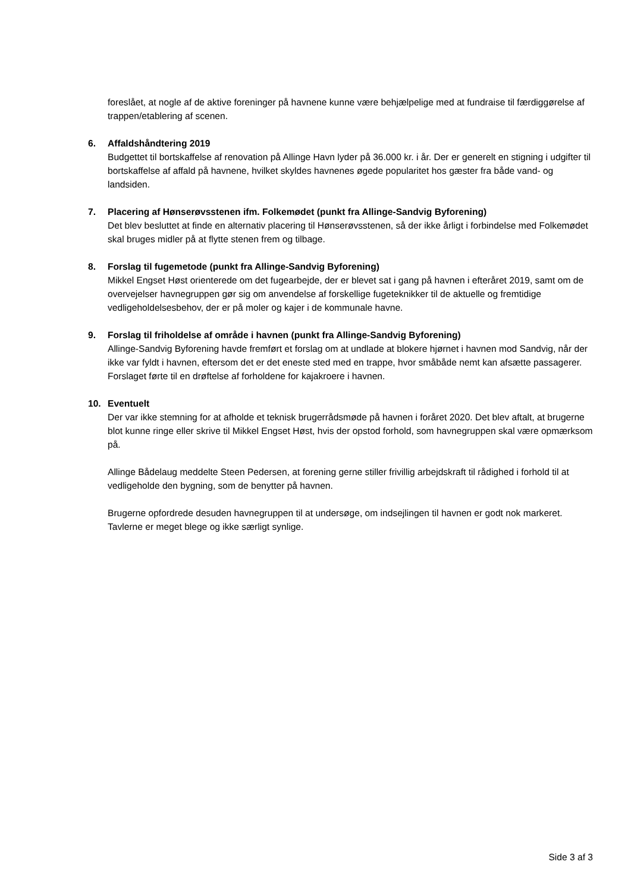foreslået, at nogle af de aktive foreninger på havnene kunne være behjælpelige med at fundraise til færdiggørelse af trappen/etablering af scenen.
6. Affaldshåndtering 2019
Budgettet til bortskaffelse af renovation på Allinge Havn lyder på 36.000 kr. i år. Der er generelt en stigning i udgifter til bortskaffelse af affald på havnene, hvilket skyldes havnenes øgede popularitet hos gæster fra både vand- og landsiden.
7. Placering af Hønserøvsstenen ifm. Folkemødet (punkt fra Allinge-Sandvig Byforening)
Det blev besluttet at finde en alternativ placering til Hønserøvsstenen, så der ikke årligt i forbindelse med Folkemødet skal bruges midler på at flytte stenen frem og tilbage.
8. Forslag til fugemetode (punkt fra Allinge-Sandvig Byforening)
Mikkel Engset Høst orienterede om det fugearbejde, der er blevet sat i gang på havnen i efteråret 2019, samt om de overvejelser havnegruppen gør sig om anvendelse af forskellige fugeteknikker til de aktuelle og fremtidige vedligeholdelsesbehov, der er på moler og kajer i de kommunale havne.
9. Forslag til friholdelse af område i havnen (punkt fra Allinge-Sandvig Byforening)
Allinge-Sandvig Byforening havde fremført et forslag om at undlade at blokere hjørnet i havnen mod Sandvig, når der ikke var fyldt i havnen, eftersom det er det eneste sted med en trappe, hvor småbåde nemt kan afsætte passagerer. Forslaget førte til en drøftelse af forholdene for kajakroere i havnen.
10. Eventuelt
Der var ikke stemning for at afholde et teknisk brugerrådsmøde på havnen i foråret 2020. Det blev aftalt, at brugerne blot kunne ringe eller skrive til Mikkel Engset Høst, hvis der opstod forhold, som havnegruppen skal være opmærksom på.
Allinge Bådelaug meddelte Steen Pedersen, at forening gerne stiller frivillig arbejdskraft til rådighed i forhold til at vedligeholde den bygning, som de benytter på havnen.
Brugerne opfordrede desuden havnegruppen til at undersøge, om indsejlingen til havnen er godt nok markeret. Tavlerne er meget blege og ikke særligt synlige.
Side 3 af 3